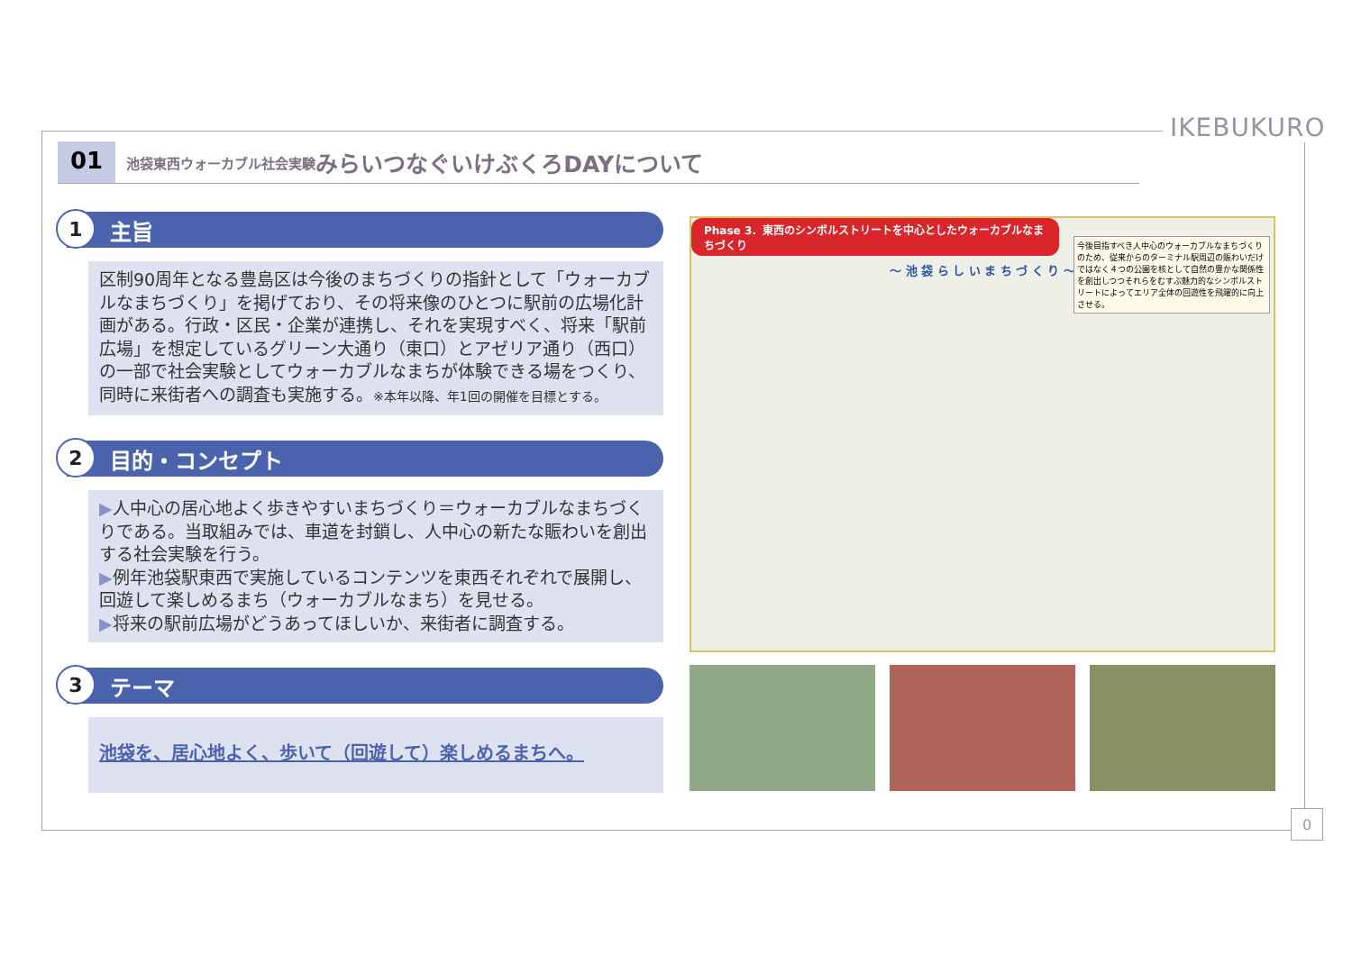IKEBUKURO
01 池袋東西ウォーカブル社会実験 みらいつなぐいけぶくろDAYについて
1 主旨
区制90周年となる豊島区は今後のまちづくりの指針として「ウォーカブルなまちづくり」を掲げており、その将来像のひとつに駅前の広場化計画がある。行政・区民・企業が連携し、それを実現すべく、将来「駅前広場」を想定しているグリーン大通り（東口）とアゼリア通り（西口）の一部で社会実験としてウォーカブルなまちが体験できる場をつくり、同時に来街者への調査も実施する。※本年以降、年1回の開催を目標とする。
2 目的・コンセプト
▶人中心の居心地よく歩きやすいまちづくり＝ウォーカブルなまちづくりである。当取組みでは、車道を封鎖し、人中心の新たな賑わいを創出する社会実験を行う。
▶例年池袋駅東西で実施しているコンテンツを東西それぞれで展開し、回遊して楽しめるまち（ウォーカブルなまち）を見せる。
▶将来の駅前広場がどうあってほしいか、来街者に調査する。
3 テーマ
池袋を、居心地よく、歩いて（回遊して）楽しめるまちへ。
Phase 3．東西のシンボルストリートを中心としたウォーカブルなまちづくり
～ 池 袋 ら し い ま ち づ く り ～
今後目指すべき人中心のウォーカブルなまちづくりのため、従来からのターミナル駅周辺の賑わいだけではなく４つの公園を核として自然の豊かな関係性を創出しつつそれらをむすぶ魅力的なシンボルストリートによってエリア全体の回遊性を飛躍的に向上させる。
0